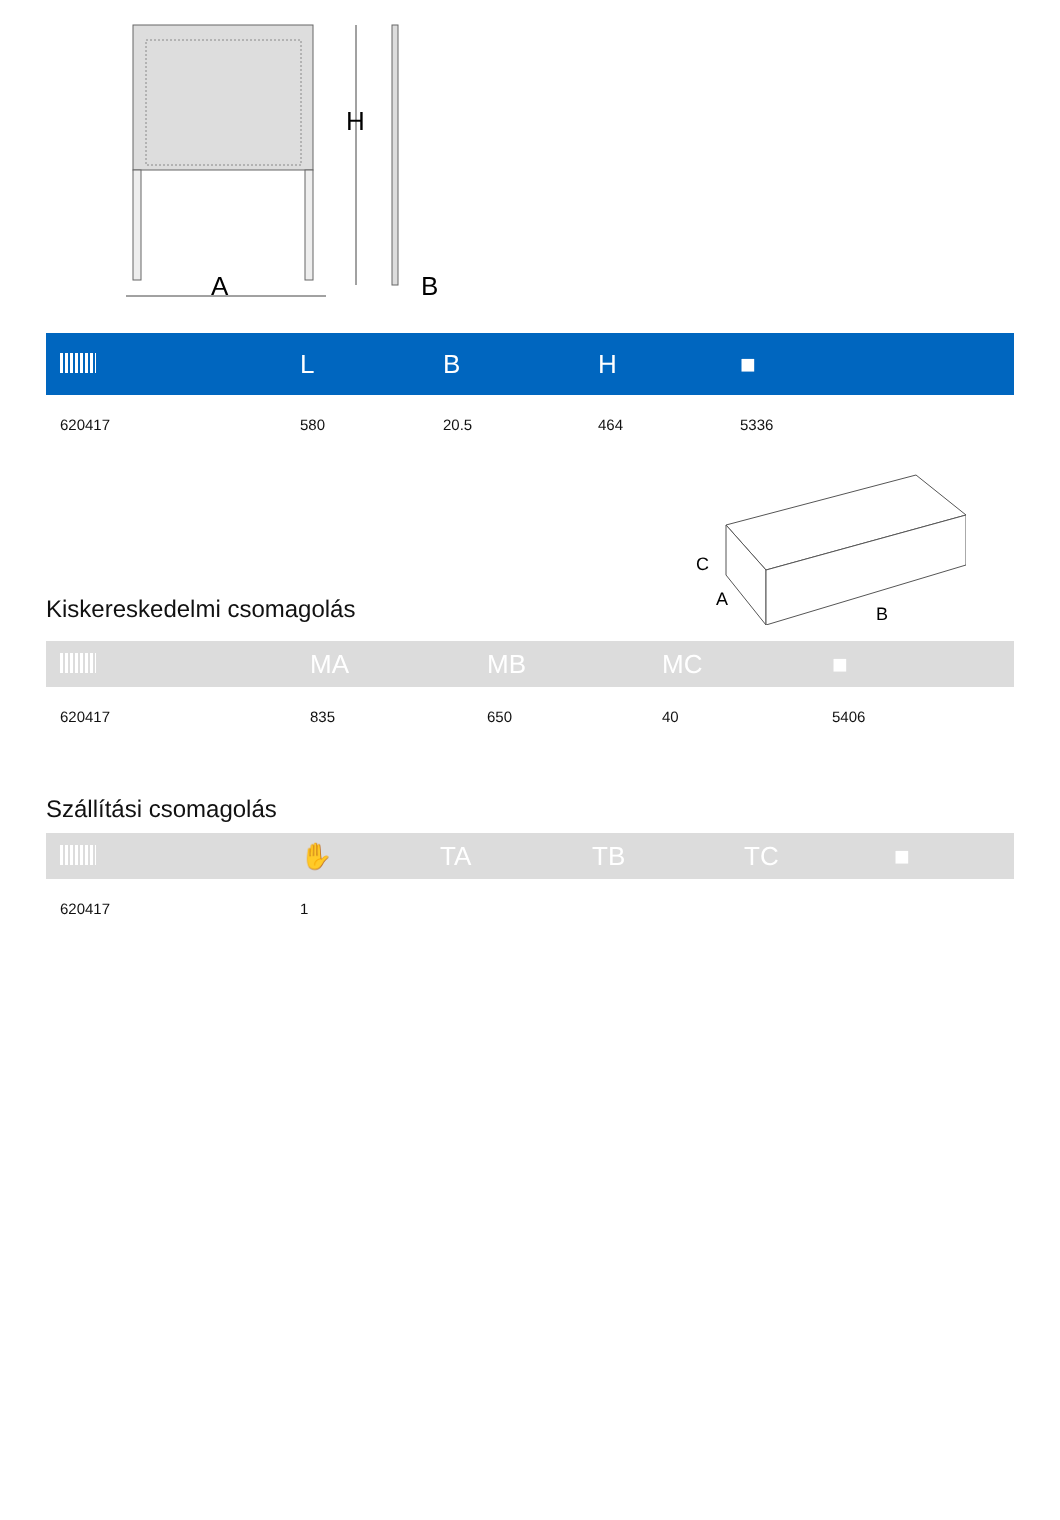H
A
B
| | L | B | H | ■ |
| --- | --- | --- | --- | --- |
| 620417 | 580 | 20.5 | 464 | 5336 |
C
A
B
Kiskereskedelmi csomagolás
| | MA | MB | MC | ■ |
| --- | --- | --- | --- | --- |
| 620417 | 835 | 650 | 40 | 5406 |
Szállítási csomagolás
| | ✋ | TA | TB | TC | ■ |
| --- | --- | --- | --- | --- | --- |
| 620417 | 1 | | | | |